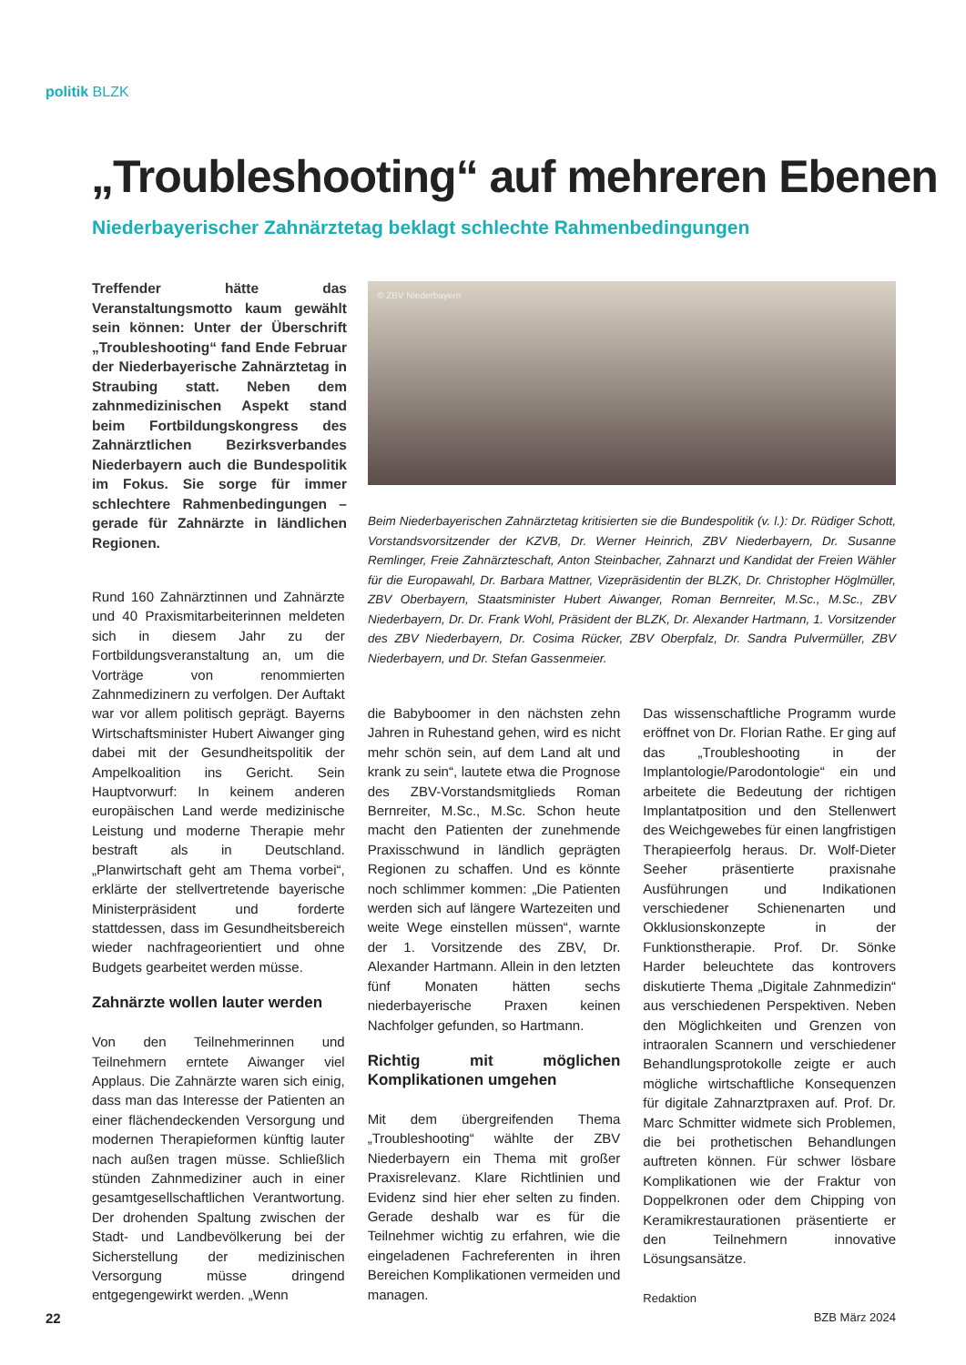politik BLZK
„Troubleshooting“ auf mehreren Ebenen
Niederbayerischer Zahnärztetag beklagt schlechte Rahmenbedingungen
Treffender hätte das Veranstaltungsmotto kaum gewählt sein können: Unter der Überschrift „Troubleshooting“ fand Ende Februar der Niederbayerische Zahnärztetag in Straubing statt. Neben dem zahnmedizinischen Aspekt stand beim Fortbildungskongress des Zahnärztlichen Bezirksverbandes Niederbayern auch die Bundespolitik im Fokus. Sie sorge für immer schlechtere Rahmenbedingungen – gerade für Zahnärzte in ländlichen Regionen.
© ZBV Niederbayern
Beim Niederbayerischen Zahnärztetag kritisierten sie die Bundespolitik (v. l.): Dr. Rüdiger Schott, Vorstandsvorsitzender der KZVB, Dr. Werner Heinrich, ZBV Niederbayern, Dr. Susanne Remlinger, Freie Zahnärzteschaft, Anton Steinbacher, Zahnarzt und Kandidat der Freien Wähler für die Europawahl, Dr. Barbara Mattner, Vizepräsidentin der BLZK, Dr. Christopher Höglmüller, ZBV Oberbayern, Staatsminister Hubert Aiwanger, Roman Bernreiter, M.Sc., M.Sc., ZBV Niederbayern, Dr. Dr. Frank Wohl, Präsident der BLZK, Dr. Alexander Hartmann, 1. Vorsitzender des ZBV Niederbayern, Dr. Cosima Rücker, ZBV Oberpfalz, Dr. Sandra Pulvermüller, ZBV Niederbayern, und Dr. Stefan Gassenmeier.
Rund 160 Zahnärztinnen und Zahnärzte und 40 Praxismitarbeiterinnen meldeten sich in diesem Jahr zu der Fortbildungsveranstaltung an, um die Vorträge von renommierten Zahnmedizinern zu verfolgen. Der Auftakt war vor allem politisch geprägt. Bayerns Wirtschaftsminister Hubert Aiwanger ging dabei mit der Gesundheitspolitik der Ampelkoalition ins Gericht. Sein Hauptvorwurf: In keinem anderen europäischen Land werde medizinische Leistung und moderne Therapie mehr bestraft als in Deutschland. „Planwirtschaft geht am Thema vorbei“, erklärte der stellvertretende bayerische Ministerpräsident und forderte stattdessen, dass im Gesundheitsbereich wieder nachfrageorientiert und ohne Budgets gearbeitet werden müsse.
Zahnärzte wollen lauter werden
Von den Teilnehmerinnen und Teilnehmern erntete Aiwanger viel Applaus. Die Zahnärzte waren sich einig, dass man das Interesse der Patienten an einer flächendeckenden Versorgung und modernen Therapieformen künftig lauter nach außen tragen müsse. Schließlich stünden Zahnmediziner auch in einer gesamtgesellschaftlichen Verantwortung. Der drohenden Spaltung zwischen der Stadt- und Landbevölkerung bei der Sicherstellung der medizinischen Versorgung müsse dringend entgegengewirkt werden. „Wenn
die Babyboomer in den nächsten zehn Jahren in Ruhestand gehen, wird es nicht mehr schön sein, auf dem Land alt und krank zu sein“, lautete etwa die Prognose des ZBV-Vorstandsmitglieds Roman Bernreiter, M.Sc., M.Sc. Schon heute macht den Patienten der zunehmende Praxisschwund in ländlich geprägten Regionen zu schaffen. Und es könnte noch schlimmer kommen: „Die Patienten werden sich auf längere Wartezeiten und weite Wege einstellen müssen“, warnte der 1. Vorsitzende des ZBV, Dr. Alexander Hartmann. Allein in den letzten fünf Monaten hätten sechs niederbayerische Praxen keinen Nachfolger gefunden, so Hartmann.
Richtig mit möglichen Komplikationen umgehen
Mit dem übergreifenden Thema „Troubleshooting“ wählte der ZBV Niederbayern ein Thema mit großer Praxisrelevanz. Klare Richtlinien und Evidenz sind hier eher selten zu finden. Gerade deshalb war es für die Teilnehmer wichtig zu erfahren, wie die eingeladenen Fachreferenten in ihren Bereichen Komplikationen vermeiden und managen.
Das wissenschaftliche Programm wurde eröffnet von Dr. Florian Rathe. Er ging auf das „Troubleshooting in der Implantologie/Parodontologie“ ein und arbeitete die Bedeutung der richtigen Implantatposition und den Stellenwert des Weichgewebes für einen langfristigen Therapieerfolg heraus. Dr. Wolf-Dieter Seeher präsentierte praxisnahe Ausführungen und Indikationen verschiedener Schienenarten und Okklusionskonzepte in der Funktionstherapie. Prof. Dr. Sönke Harder beleuchtete das kontrovers diskutierte Thema „Digitale Zahnmedizin“ aus verschiedenen Perspektiven. Neben den Möglichkeiten und Grenzen von intraoralen Scannern und verschiedener Behandlungsprotokolle zeigte er auch mögliche wirtschaftliche Konsequenzen für digitale Zahnarztpraxen auf. Prof. Dr. Marc Schmitter widmete sich Problemen, die bei prothetischen Behandlungen auftreten können. Für schwer lösbare Komplikationen wie der Fraktur von Doppelkronen oder dem Chipping von Keramikrestaurationen präsentierte er den Teilnehmern innovative Lösungsansätze.
Redaktion
22 BZB März 2024